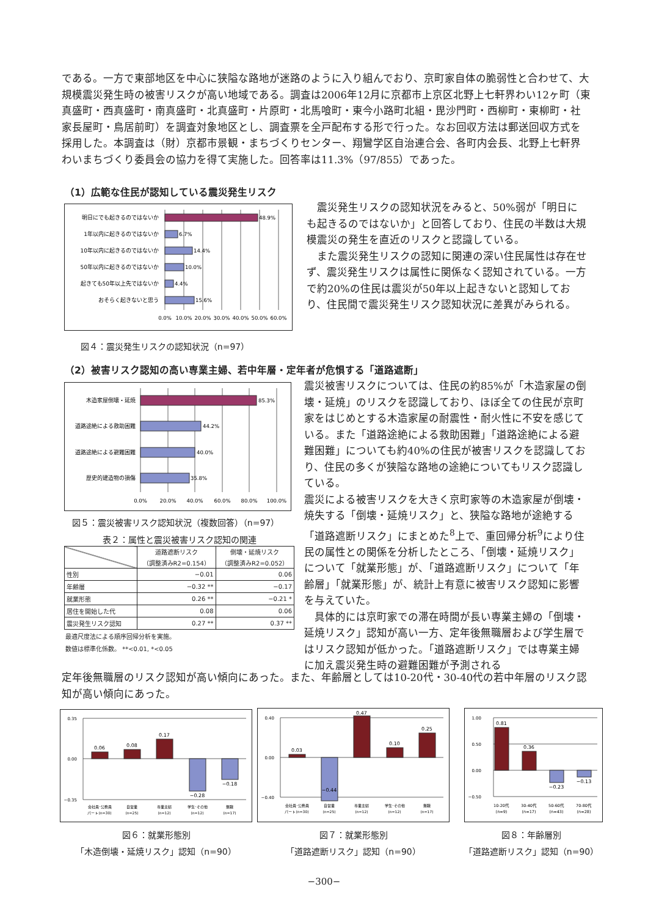である。一方で東部地区を中心に狭隘な路地が迷路のように入り組んでおり、京町家自体の脆弱性と合わせて、大規模震災発生時の被害リスクが高い地域である。調査は2006年12月に京都市上京区北野上七軒界わい12ヶ町（東真盛町・西真盛町・南真盛町・北真盛町・片原町・北馬喰町・東今小路町北組・毘沙門町・西柳町・東柳町・社家長屋町・鳥居前町）を調査対象地区とし、調査票を全戸配布する形で行った。なお回収方法は郵送回収方式を採用した。本調査は（財）京都市景観・まちづくりセンター、翔鸞学区自治連合会、各町内会長、北野上七軒界わいまちづくり委員会の協力を得て実施した。回答率は11.3%（97/855）であった。
（1）広範な住民が認知している震災発生リスク
明日にでも起きるのではないか
1年以内に起きるのではないか
10年以内に起きるのではないか
50年以内に起きるのではないか
起きても50年以上先ではないか
おそらく起きないと思う
48.9%
6.7%
14.4%
10.0%
4.4%
15.6%
0.0%
10.0%
20.0%
30.0%
40.0%
50.0%
60.0%
図４：震災発生リスクの認知状況（n=97）
　震災発生リスクの認知状況をみると、50%弱が「明日にも起きるのではないか」と回答しており、住民の半数は大規模震災の発生を直近のリスクと認識している。
　また震災発生リスクの認知に関連の深い住民属性は存在せず、震災発生リスクは属性に関係なく認知されている。一方で約20%の住民は震災が50年以上起きないと認知しており、住民間で震災発生リスク認知状況に差異がみられる。
（2）被害リスク認知の高い専業主婦、若中年層・定年者が危惧する「道路遮断」
木造家屋倒壊・延焼
道路途絶による救助困難
道路途絶による避難困難
歴史的建造物の損傷
85.3%
44.2%
40.0%
35.8%
0.0%
20.0%
40.0%
60.0%
80.0%
100.0%
図５：震災被害リスク認知状況（複数回答）（n=97）
表２：属性と震災被害リスク認知の関連
| | 道路遮断リスク （調整済みR2=0.154） | 倒壊・延焼リスク （調整済みR2=0.052） |
| --- | --- | --- |
| 性別 | −0.01 | 0.06 |
| 年齢層 | −0.32 ** | −0.17 |
| 就業形態 | 0.26 ** | −0.21 * |
| 居住を開始した代 | 0.08 | 0.06 |
| 震災発生リスク認知 | 0.27 ** | 0.37 ** |
最適尺度法による順序回帰分析を実施。
数値は標準化係数。 **<0.01, *<0.05
震災被害リスクについては、住民の約85%が「木造家屋の倒壊・延焼」のリスクを認識しており、ほぼ全ての住民が京町家をはじめとする木造家屋の耐震性・耐火性に不安を感じている。また「道路途絶による救助困難」「道路途絶による避難困難」についても約40%の住民が被害リスクを認識しており、住民の多くが狭隘な路地の途絶についてもリスク認識している。
震災による被害リスクを大きく京町家等の木造家屋が倒壊・焼失する「倒壊・延焼リスク」と、狭隘な路地が途絶する「道路遮断リスク」にまとめた<sup>8</sup>上で、重回帰分析<sup>9</sup>により住民の属性との関係を分析したところ、「倒壊・延焼リスク」について「就業形態」が、「道路遮断リスク」について「年齢層」「就業形態」が、統計上有意に被害リスク認知に影響を与えていた。
　具体的には京町家での滞在時間が長い専業主婦の「倒壊・延焼リスク」認知が高い一方、定年後無職層および学生層ではリスク認知が低かった。「道路遮断リスク」では専業主婦に加え震災発生時の避難困難が予測される
定年後無職層のリスク認知が高い傾向にあった。また、年齢層としては10-20代・30-40代の若中年層のリスク認知が高い傾向にあった。
0.35
0.00
−0.35
0.06
0.08
0.17
−0.28
−0.18
会社員･公務員
パート(n=30)
自営業
(n=25)
専業主婦
(n=12)
学生･その他
(n=12)
無職
(n=17)
0.40
0.00
−0.40
0.03
−0.44
0.47
0.10
0.25
会社員･公務員
パート(n=30)
自営業
(n=25)
専業主婦
(n=12)
学生･その他
(n=12)
無職
(n=17)
1.00
0.50
0.00
−0.50
0.81
0.36
−0.23
−0.13
10-20代
(n=9)
30-40代
(n=17)
50-60代
(n=43)
70-80代
(n=28)
図６：就業形態別
「木造倒壊・延焼リスク」認知（n=90）
図７：就業形態別
「道路遮断リスク」認知（n=90）
図８：年齢層別
「道路遮断リスク」認知（n=90）
−300−